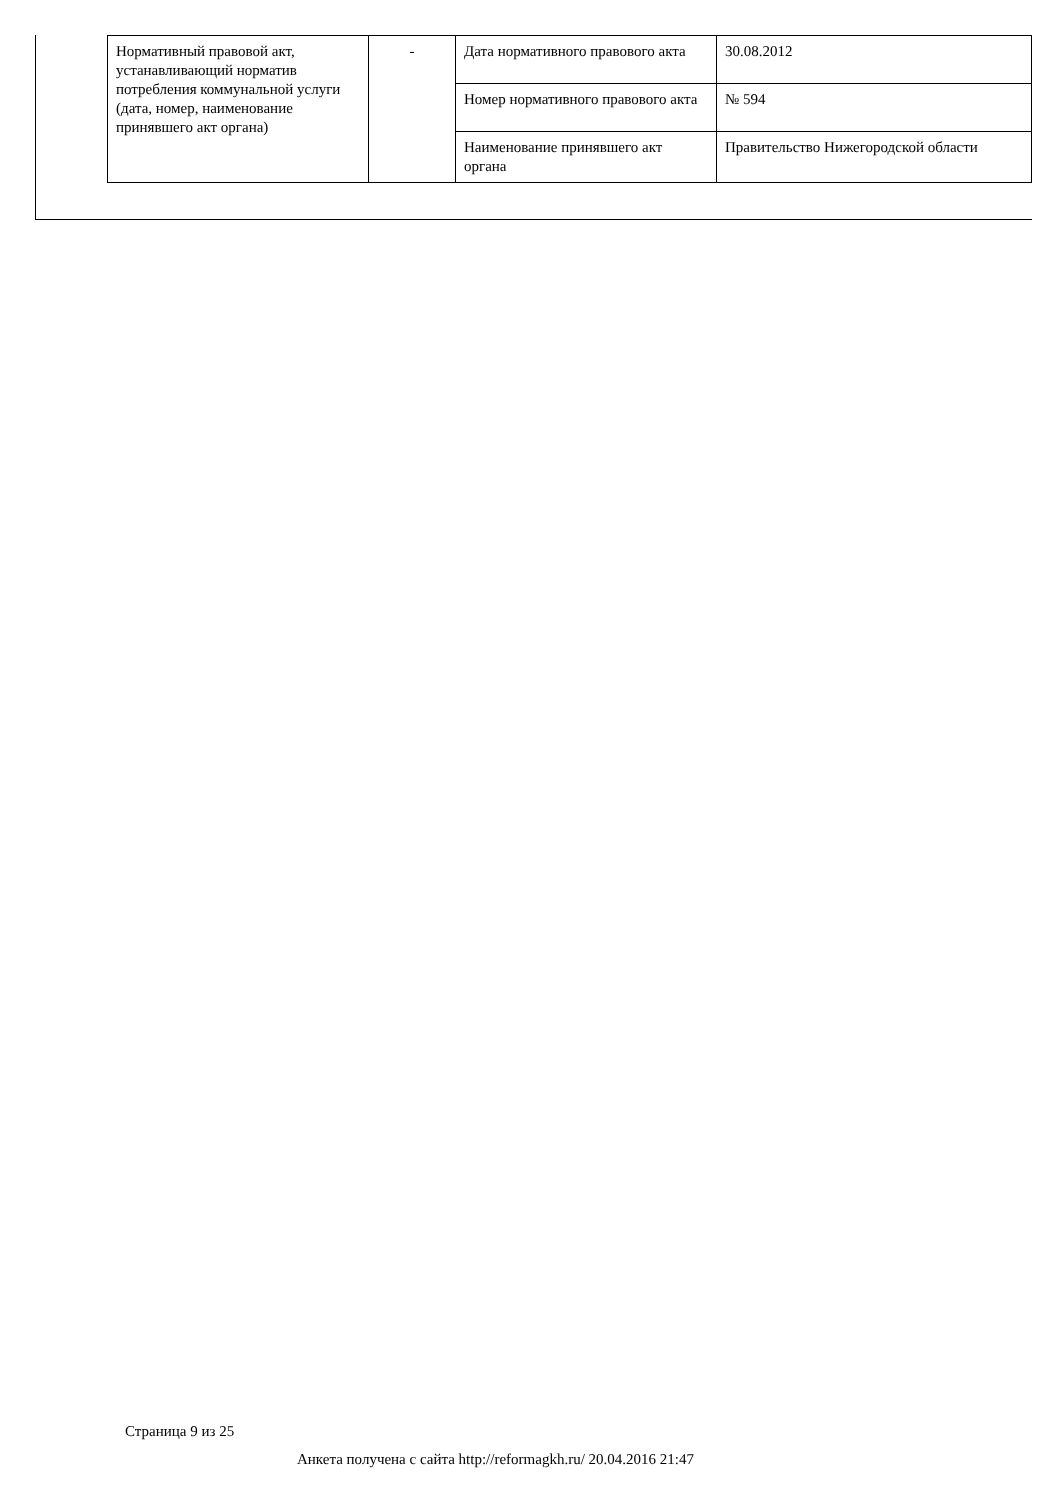| Нормативный правовой акт, устанавливающий норматив потребления коммунальной услуги (дата, номер, наименование принявшего акт органа) | - | Дата нормативного правового акта | 30.08.2012 |
| | | Номер нормативного правового акта | № 594 |
| | | Наименование принявшего акт органа | Правительство Нижегородской области |
Страница 9 из 25
Анкета получена с сайта http://reformagkh.ru/ 20.04.2016 21:47